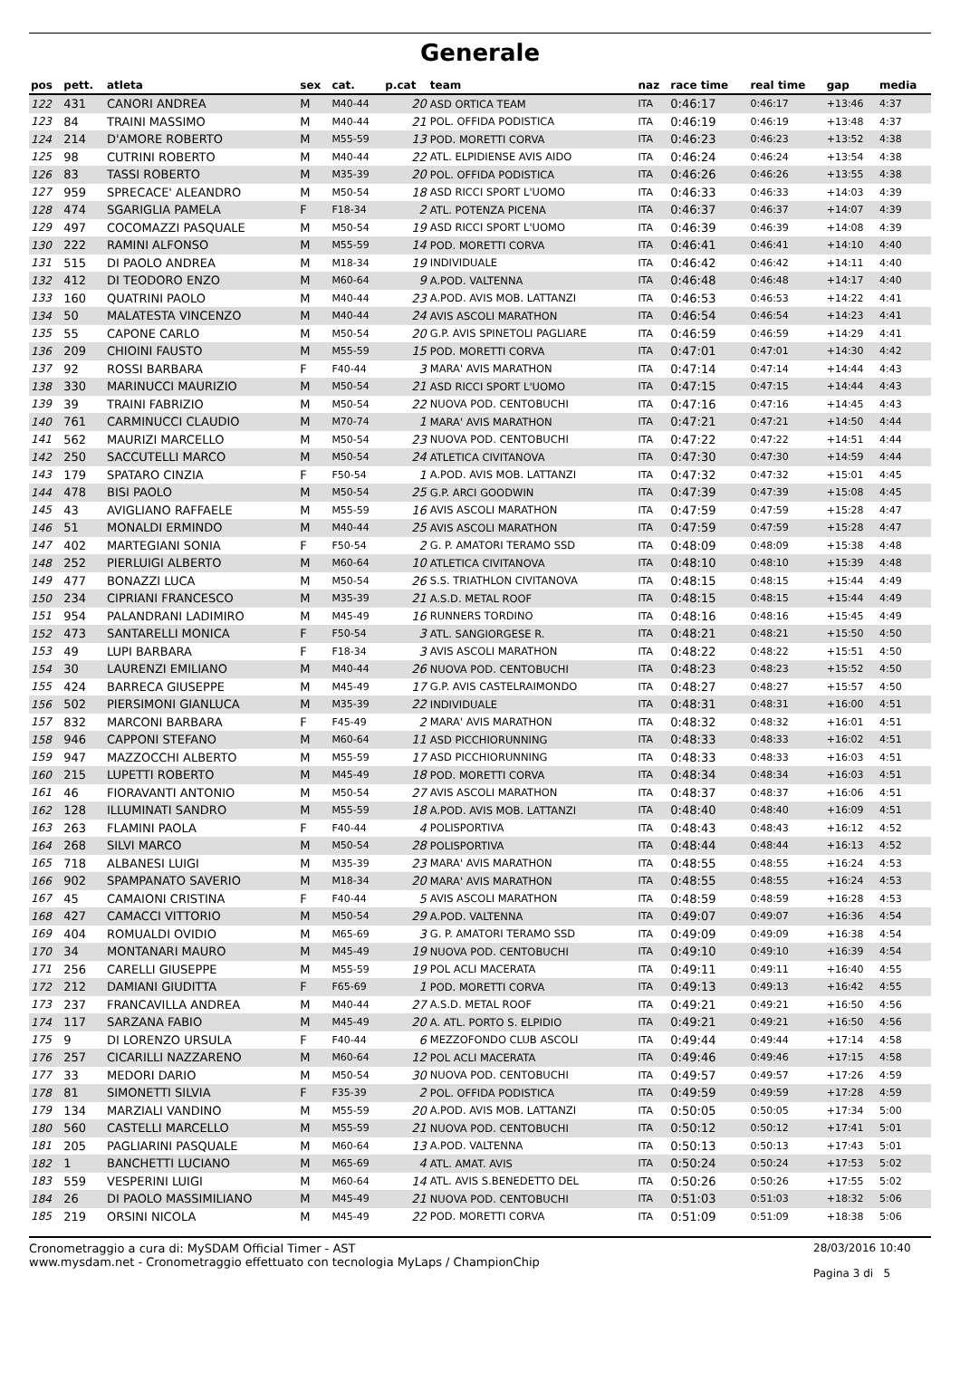Generale
| pos | pett. | atleta | sex | cat. | p.cat | team | naz | race time | real time | gap | media |
| --- | --- | --- | --- | --- | --- | --- | --- | --- | --- | --- | --- |
| 122 | 431 | CANORI ANDREA | M | M40-44 | 20 | ASD ORTICA TEAM | ITA | 0:46:17 | 0:46:17 | +13:46 | 4:37 |
| 123 | 84 | TRAINI MASSIMO | M | M40-44 | 21 | POL. OFFIDA PODISTICA | ITA | 0:46:19 | 0:46:19 | +13:48 | 4:37 |
| 124 | 214 | D'AMORE ROBERTO | M | M55-59 | 13 | POD. MORETTI CORVA | ITA | 0:46:23 | 0:46:23 | +13:52 | 4:38 |
| 125 | 98 | CUTRINI ROBERTO | M | M40-44 | 22 | ATL. ELPIDIENSE AVIS AIDO | ITA | 0:46:24 | 0:46:24 | +13:54 | 4:38 |
| 126 | 83 | TASSI ROBERTO | M | M35-39 | 20 | POL. OFFIDA PODISTICA | ITA | 0:46:26 | 0:46:26 | +13:55 | 4:38 |
| 127 | 959 | SPRECACE' ALEANDRO | M | M50-54 | 18 | ASD RICCI SPORT L'UOMO | ITA | 0:46:33 | 0:46:33 | +14:03 | 4:39 |
| 128 | 474 | SGARIGLIA PAMELA | F | F18-34 | 2 | ATL. POTENZA PICENA | ITA | 0:46:37 | 0:46:37 | +14:07 | 4:39 |
| 129 | 497 | COCOMAZZI PASQUALE | M | M50-54 | 19 | ASD RICCI SPORT L'UOMO | ITA | 0:46:39 | 0:46:39 | +14:08 | 4:39 |
| 130 | 222 | RAMINI ALFONSO | M | M55-59 | 14 | POD. MORETTI CORVA | ITA | 0:46:41 | 0:46:41 | +14:10 | 4:40 |
| 131 | 515 | DI PAOLO ANDREA | M | M18-34 | 19 | INDIVIDUALE | ITA | 0:46:42 | 0:46:42 | +14:11 | 4:40 |
| 132 | 412 | DI TEODORO ENZO | M | M60-64 | 9 | A.POD. VALTENNA | ITA | 0:46:48 | 0:46:48 | +14:17 | 4:40 |
| 133 | 160 | QUATRINI PAOLO | M | M40-44 | 23 | A.POD. AVIS MOB. LATTANZI | ITA | 0:46:53 | 0:46:53 | +14:22 | 4:41 |
| 134 | 50 | MALATESTA VINCENZO | M | M40-44 | 24 | AVIS ASCOLI MARATHON | ITA | 0:46:54 | 0:46:54 | +14:23 | 4:41 |
| 135 | 55 | CAPONE CARLO | M | M50-54 | 20 | G.P. AVIS SPINETOLI PAGLIARE | ITA | 0:46:59 | 0:46:59 | +14:29 | 4:41 |
| 136 | 209 | CHIOINI FAUSTO | M | M55-59 | 15 | POD. MORETTI CORVA | ITA | 0:47:01 | 0:47:01 | +14:30 | 4:42 |
| 137 | 92 | ROSSI BARBARA | F | F40-44 | 3 | MARA' AVIS MARATHON | ITA | 0:47:14 | 0:47:14 | +14:44 | 4:43 |
| 138 | 330 | MARINUCCI MAURIZIO | M | M50-54 | 21 | ASD RICCI SPORT L'UOMO | ITA | 0:47:15 | 0:47:15 | +14:44 | 4:43 |
| 139 | 39 | TRAINI FABRIZIO | M | M50-54 | 22 | NUOVA POD. CENTOBUCHI | ITA | 0:47:16 | 0:47:16 | +14:45 | 4:43 |
| 140 | 761 | CARMINUCCI CLAUDIO | M | M70-74 | 1 | MARA' AVIS MARATHON | ITA | 0:47:21 | 0:47:21 | +14:50 | 4:44 |
| 141 | 562 | MAURIZI MARCELLO | M | M50-54 | 23 | NUOVA POD. CENTOBUCHI | ITA | 0:47:22 | 0:47:22 | +14:51 | 4:44 |
| 142 | 250 | SACCUTELLI MARCO | M | M50-54 | 24 | ATLETICA CIVITANOVA | ITA | 0:47:30 | 0:47:30 | +14:59 | 4:44 |
| 143 | 179 | SPATARO CINZIA | F | F50-54 | 1 | A.POD. AVIS MOB. LATTANZI | ITA | 0:47:32 | 0:47:32 | +15:01 | 4:45 |
| 144 | 478 | BISI PAOLO | M | M50-54 | 25 | G.P. ARCI GOODWIN | ITA | 0:47:39 | 0:47:39 | +15:08 | 4:45 |
| 145 | 43 | AVIGLIANO RAFFAELE | M | M55-59 | 16 | AVIS ASCOLI MARATHON | ITA | 0:47:59 | 0:47:59 | +15:28 | 4:47 |
| 146 | 51 | MONALDI ERMINDO | M | M40-44 | 25 | AVIS ASCOLI MARATHON | ITA | 0:47:59 | 0:47:59 | +15:28 | 4:47 |
| 147 | 402 | MARTEGIANI SONIA | F | F50-54 | 2 | G. P. AMATORI TERAMO SSD | ITA | 0:48:09 | 0:48:09 | +15:38 | 4:48 |
| 148 | 252 | PIERLUIGI ALBERTO | M | M60-64 | 10 | ATLETICA CIVITANOVA | ITA | 0:48:10 | 0:48:10 | +15:39 | 4:48 |
| 149 | 477 | BONAZZI LUCA | M | M50-54 | 26 | S.S. TRIATHLON CIVITANOVA | ITA | 0:48:15 | 0:48:15 | +15:44 | 4:49 |
| 150 | 234 | CIPRIANI FRANCESCO | M | M35-39 | 21 | A.S.D. METAL ROOF | ITA | 0:48:15 | 0:48:15 | +15:44 | 4:49 |
| 151 | 954 | PALANDRANI LADIMIRO | M | M45-49 | 16 | RUNNERS TORDINO | ITA | 0:48:16 | 0:48:16 | +15:45 | 4:49 |
| 152 | 473 | SANTARELLI MONICA | F | F50-54 | 3 | ATL. SANGIORGESE R. | ITA | 0:48:21 | 0:48:21 | +15:50 | 4:50 |
| 153 | 49 | LUPI BARBARA | F | F18-34 | 3 | AVIS ASCOLI MARATHON | ITA | 0:48:22 | 0:48:22 | +15:51 | 4:50 |
| 154 | 30 | LAURENZI EMILIANO | M | M40-44 | 26 | NUOVA POD. CENTOBUCHI | ITA | 0:48:23 | 0:48:23 | +15:52 | 4:50 |
| 155 | 424 | BARRECA GIUSEPPE | M | M45-49 | 17 | G.P. AVIS CASTELRAIMONDO | ITA | 0:48:27 | 0:48:27 | +15:57 | 4:50 |
| 156 | 502 | PIERSIMONI GIANLUCA | M | M35-39 | 22 | INDIVIDUALE | ITA | 0:48:31 | 0:48:31 | +16:00 | 4:51 |
| 157 | 832 | MARCONI BARBARA | F | F45-49 | 2 | MARA' AVIS MARATHON | ITA | 0:48:32 | 0:48:32 | +16:01 | 4:51 |
| 158 | 946 | CAPPONI STEFANO | M | M60-64 | 11 | ASD PICCHIORUNNING | ITA | 0:48:33 | 0:48:33 | +16:02 | 4:51 |
| 159 | 947 | MAZZOCCHI ALBERTO | M | M55-59 | 17 | ASD PICCHIORUNNING | ITA | 0:48:33 | 0:48:33 | +16:03 | 4:51 |
| 160 | 215 | LUPETTI ROBERTO | M | M45-49 | 18 | POD. MORETTI CORVA | ITA | 0:48:34 | 0:48:34 | +16:03 | 4:51 |
| 161 | 46 | FIORAVANTI ANTONIO | M | M50-54 | 27 | AVIS ASCOLI MARATHON | ITA | 0:48:37 | 0:48:37 | +16:06 | 4:51 |
| 162 | 128 | ILLUMINATI SANDRO | M | M55-59 | 18 | A.POD. AVIS MOB. LATTANZI | ITA | 0:48:40 | 0:48:40 | +16:09 | 4:51 |
| 163 | 263 | FLAMINI PAOLA | F | F40-44 | 4 | POLISPORTIVA | ITA | 0:48:43 | 0:48:43 | +16:12 | 4:52 |
| 164 | 268 | SILVI MARCO | M | M50-54 | 28 | POLISPORTIVA | ITA | 0:48:44 | 0:48:44 | +16:13 | 4:52 |
| 165 | 718 | ALBANESI LUIGI | M | M35-39 | 23 | MARA' AVIS MARATHON | ITA | 0:48:55 | 0:48:55 | +16:24 | 4:53 |
| 166 | 902 | SPAMPANATO SAVERIO | M | M18-34 | 20 | MARA' AVIS MARATHON | ITA | 0:48:55 | 0:48:55 | +16:24 | 4:53 |
| 167 | 45 | CAMAIONI CRISTINA | F | F40-44 | 5 | AVIS ASCOLI MARATHON | ITA | 0:48:59 | 0:48:59 | +16:28 | 4:53 |
| 168 | 427 | CAMACCI VITTORIO | M | M50-54 | 29 | A.POD. VALTENNA | ITA | 0:49:07 | 0:49:07 | +16:36 | 4:54 |
| 169 | 404 | ROMUALDI OVIDIO | M | M65-69 | 3 | G. P. AMATORI TERAMO SSD | ITA | 0:49:09 | 0:49:09 | +16:38 | 4:54 |
| 170 | 34 | MONTANARI MAURO | M | M45-49 | 19 | NUOVA POD. CENTOBUCHI | ITA | 0:49:10 | 0:49:10 | +16:39 | 4:54 |
| 171 | 256 | CARELLI GIUSEPPE | M | M55-59 | 19 | POL ACLI MACERATA | ITA | 0:49:11 | 0:49:11 | +16:40 | 4:55 |
| 172 | 212 | DAMIANI GIUDITTA | F | F65-69 | 1 | POD. MORETTI CORVA | ITA | 0:49:13 | 0:49:13 | +16:42 | 4:55 |
| 173 | 237 | FRANCAVILLA ANDREA | M | M40-44 | 27 | A.S.D. METAL ROOF | ITA | 0:49:21 | 0:49:21 | +16:50 | 4:56 |
| 174 | 117 | SARZANA FABIO | M | M45-49 | 20 | A. ATL. PORTO S. ELPIDIO | ITA | 0:49:21 | 0:49:21 | +16:50 | 4:56 |
| 175 | 9 | DI LORENZO URSULA | F | F40-44 | 6 | MEZZOFONDO CLUB ASCOLI | ITA | 0:49:44 | 0:49:44 | +17:14 | 4:58 |
| 176 | 257 | CICARILLI NAZZARENO | M | M60-64 | 12 | POL ACLI MACERATA | ITA | 0:49:46 | 0:49:46 | +17:15 | 4:58 |
| 177 | 33 | MEDORI DARIO | M | M50-54 | 30 | NUOVA POD. CENTOBUCHI | ITA | 0:49:57 | 0:49:57 | +17:26 | 4:59 |
| 178 | 81 | SIMONETTI SILVIA | F | F35-39 | 2 | POL. OFFIDA PODISTICA | ITA | 0:49:59 | 0:49:59 | +17:28 | 4:59 |
| 179 | 134 | MARZIALI VANDINO | M | M55-59 | 20 | A.POD. AVIS MOB. LATTANZI | ITA | 0:50:05 | 0:50:05 | +17:34 | 5:00 |
| 180 | 560 | CASTELLI MARCELLO | M | M55-59 | 21 | NUOVA POD. CENTOBUCHI | ITA | 0:50:12 | 0:50:12 | +17:41 | 5:01 |
| 181 | 205 | PAGLIARINI PASQUALE | M | M60-64 | 13 | A.POD. VALTENNA | ITA | 0:50:13 | 0:50:13 | +17:43 | 5:01 |
| 182 | 1 | BANCHETTI LUCIANO | M | M65-69 | 4 | ATL. AMAT. AVIS | ITA | 0:50:24 | 0:50:24 | +17:53 | 5:02 |
| 183 | 559 | VESPERINI LUIGI | M | M60-64 | 14 | ATL. AVIS S.BENEDETTO DEL | ITA | 0:50:26 | 0:50:26 | +17:55 | 5:02 |
| 184 | 26 | DI PAOLO MASSIMILIANO | M | M45-49 | 21 | NUOVA POD. CENTOBUCHI | ITA | 0:51:03 | 0:51:03 | +18:32 | 5:06 |
| 185 | 219 | ORSINI NICOLA | M | M45-49 | 22 | POD. MORETTI CORVA | ITA | 0:51:09 | 0:51:09 | +18:38 | 5:06 |
Cronometraggio a cura di: MySDAM Official Timer - AST
www.mysdam.net - Cronometraggio effettuato con tecnologia MyLaps / ChampionChip
28/03/2016 10:40
Pagina 3 di 5